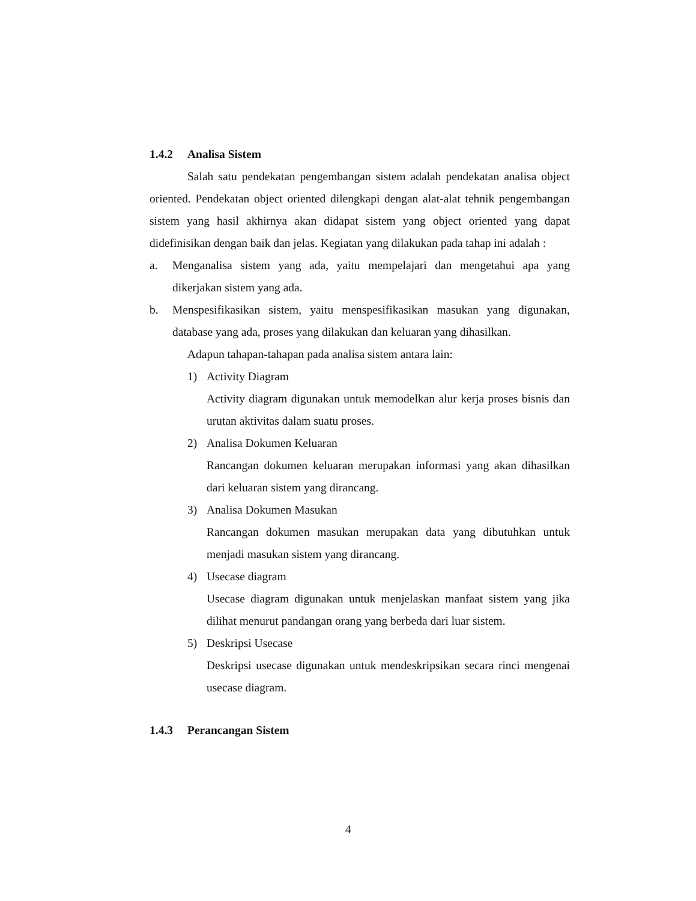1.4.2 Analisa Sistem
Salah satu pendekatan pengembangan sistem adalah pendekatan analisa object oriented. Pendekatan object oriented dilengkapi dengan alat-alat tehnik pengembangan sistem yang hasil akhirnya akan didapat sistem yang object oriented yang dapat didefinisikan dengan baik dan jelas. Kegiatan yang dilakukan pada tahap ini adalah :
a. Menganalisa sistem yang ada, yaitu mempelajari dan mengetahui apa yang dikerjakan sistem yang ada.
b. Menspesifikasikan sistem, yaitu menspesifikasikan masukan yang digunakan, database yang ada, proses yang dilakukan dan keluaran yang dihasilkan.
Adapun tahapan-tahapan pada analisa sistem antara lain:
1) Activity Diagram
Activity diagram digunakan untuk memodelkan alur kerja proses bisnis dan urutan aktivitas dalam suatu proses.
2) Analisa Dokumen Keluaran
Rancangan dokumen keluaran merupakan informasi yang akan dihasilkan dari keluaran sistem yang dirancang.
3) Analisa Dokumen Masukan
Rancangan dokumen masukan merupakan data yang dibutuhkan untuk menjadi masukan sistem yang dirancang.
4) Usecase diagram
Usecase diagram digunakan untuk menjelaskan manfaat sistem yang jika dilihat menurut pandangan orang yang berbeda dari luar sistem.
5) Deskripsi Usecase
Deskripsi usecase digunakan untuk mendeskripsikan secara rinci mengenai usecase diagram.
1.4.3 Perancangan Sistem
4